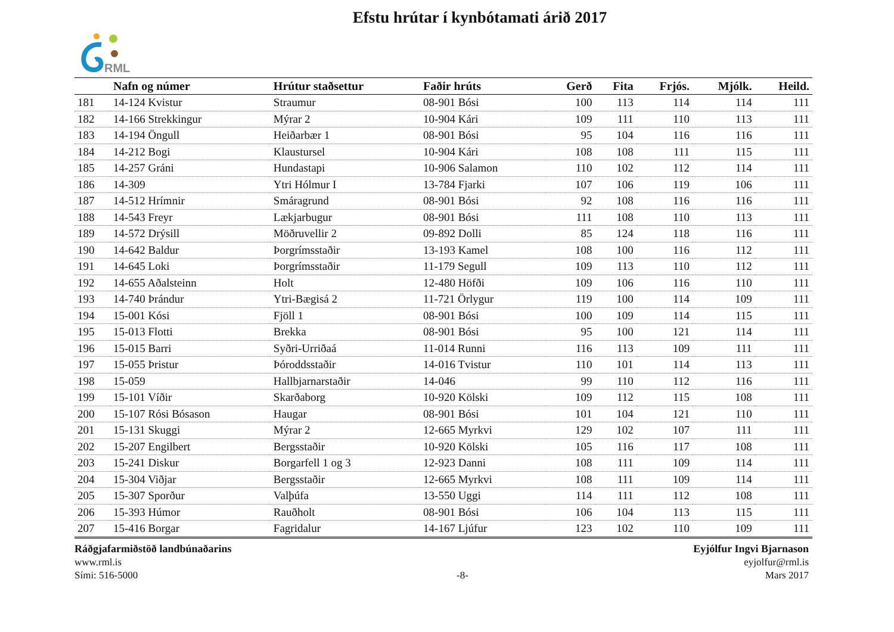RML
Efstu hrútar í kynbótamati árið 2017
| | Nafn og númer | Hrútur staðsettur | Faðir hrúts | Gerð | Fita | Frjós. | Mjólk. | Heild. |
| --- | --- | --- | --- | --- | --- | --- | --- | --- |
| 181 | 14-124 Kvistur | Straumur | 08-901 Bósi | 100 | 113 | 114 | 114 | 111 |
| 182 | 14-166 Strekkingur | Mýrar 2 | 10-904 Kári | 109 | 111 | 110 | 113 | 111 |
| 183 | 14-194 Öngull | Heiðarbær 1 | 08-901 Bósi | 95 | 104 | 116 | 116 | 111 |
| 184 | 14-212 Bogi | Klaustursel | 10-904 Kári | 108 | 108 | 111 | 115 | 111 |
| 185 | 14-257 Gráni | Hundastapi | 10-906 Salamon | 110 | 102 | 112 | 114 | 111 |
| 186 | 14-309 | Ytri Hólmur I | 13-784 Fjarki | 107 | 106 | 119 | 106 | 111 |
| 187 | 14-512 Hrímnir | Smáragrund | 08-901 Bósi | 92 | 108 | 116 | 116 | 111 |
| 188 | 14-543 Freyr | Lækjarbugur | 08-901 Bósi | 111 | 108 | 110 | 113 | 111 |
| 189 | 14-572 Drýsill | Möðruvellir 2 | 09-892 Dolli | 85 | 124 | 118 | 116 | 111 |
| 190 | 14-642 Baldur | Þorgrímsstaðir | 13-193 Kamel | 108 | 100 | 116 | 112 | 111 |
| 191 | 14-645 Loki | Þorgrímsstaðir | 11-179 Segull | 109 | 113 | 110 | 112 | 111 |
| 192 | 14-655 Aðalsteinn | Holt | 12-480 Höfði | 109 | 106 | 116 | 110 | 111 |
| 193 | 14-740 Þrándur | Ytri-Bægisá 2 | 11-721 Örlygur | 119 | 100 | 114 | 109 | 111 |
| 194 | 15-001 Kósi | Fjöll 1 | 08-901 Bósi | 100 | 109 | 114 | 115 | 111 |
| 195 | 15-013 Flotti | Brekka | 08-901 Bósi | 95 | 100 | 121 | 114 | 111 |
| 196 | 15-015 Barri | Syðri-Urriðaá | 11-014 Runni | 116 | 113 | 109 | 111 | 111 |
| 197 | 15-055 Þristur | Þóroddsstaðir | 14-016 Tvistur | 110 | 101 | 114 | 113 | 111 |
| 198 | 15-059 | Hallbjarnarstaðir | 14-046 | 99 | 110 | 112 | 116 | 111 |
| 199 | 15-101 Víðir | Skarðaborg | 10-920 Kölski | 109 | 112 | 115 | 108 | 111 |
| 200 | 15-107 Rósi Bósason | Haugar | 08-901 Bósi | 101 | 104 | 121 | 110 | 111 |
| 201 | 15-131 Skuggi | Mýrar 2 | 12-665 Myrkvi | 129 | 102 | 107 | 111 | 111 |
| 202 | 15-207 Engilbert | Bergsstaðir | 10-920 Kölski | 105 | 116 | 117 | 108 | 111 |
| 203 | 15-241 Diskur | Borgarfell 1 og 3 | 12-923 Danni | 108 | 111 | 109 | 114 | 111 |
| 204 | 15-304 Viðjar | Bergsstaðir | 12-665 Myrkvi | 108 | 111 | 109 | 114 | 111 |
| 205 | 15-307 Sporður | Valþúfa | 13-550 Uggi | 114 | 111 | 112 | 108 | 111 |
| 206 | 15-393 Húmor | Rauðholt | 08-901 Bósi | 106 | 104 | 113 | 115 | 111 |
| 207 | 15-416 Borgar | Fagridalur | 14-167 Ljúfur | 123 | 102 | 110 | 109 | 111 |
Ráðgjafarmiðstöð landbúnaðarins
www.rml.is
Sími: 516-5000
-8- Eyjólfur Ingvi Bjarnason
eyjolfur@rml.is
Mars 2017